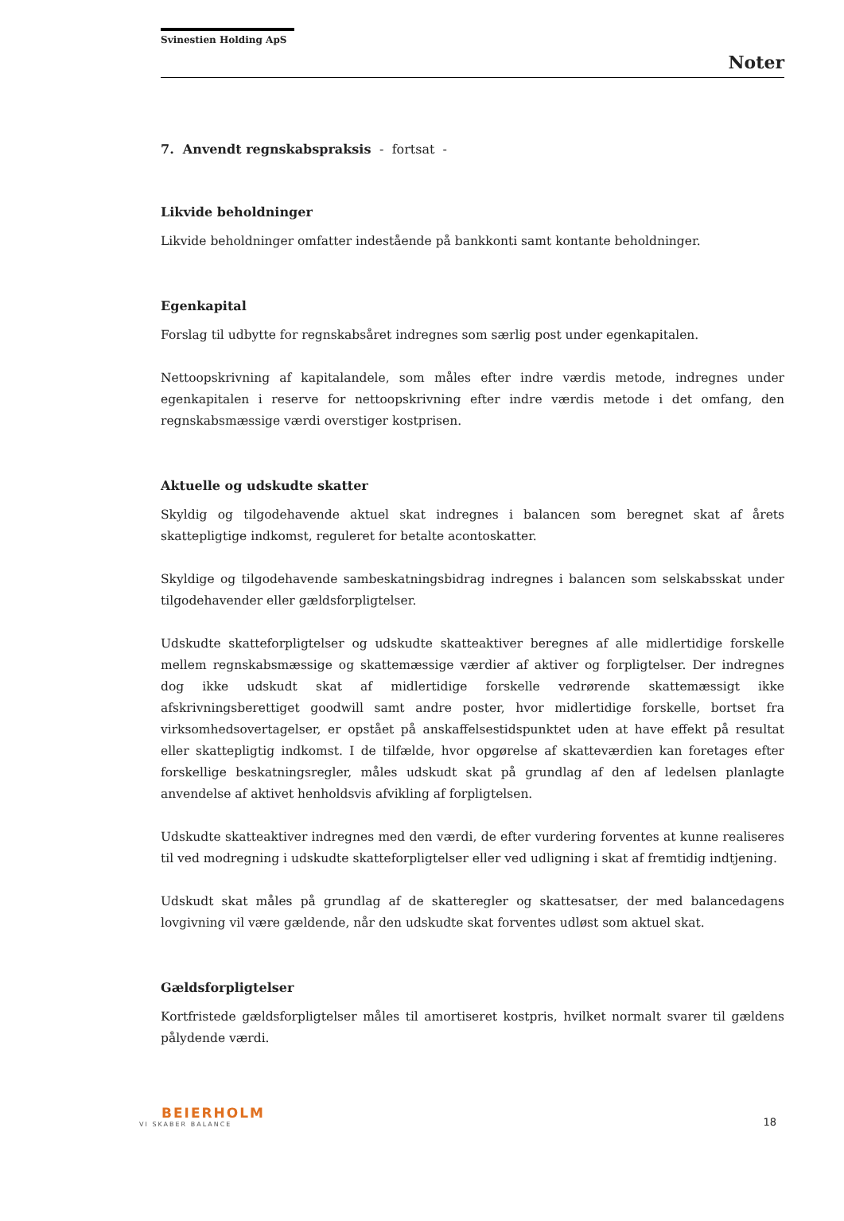Svinestien Holding ApS
Noter
7. Anvendt regnskabspraksis - fortsat -
Likvide beholdninger
Likvide beholdninger omfatter indestående på bankkonti samt kontante beholdninger.
Egenkapital
Forslag til udbytte for regnskabsåret indregnes som særlig post under egenkapitalen.
Nettoopskrivning af kapitalandele, som måles efter indre værdis metode, indregnes under egenkapitalen i reserve for nettoopskrivning efter indre værdis metode i det omfang, den regnskabsmæssige værdi overstiger kostprisen.
Aktuelle og udskudte skatter
Skyldig og tilgodehavende aktuel skat indregnes i balancen som beregnet skat af årets skattepligtige indkomst, reguleret for betalte acontoskatter.
Skyldige og tilgodehavende sambeskatningsbidrag indregnes i balancen som selskabsskat under tilgodehavender eller gældsforpligtelser.
Udskudte skatteforpligtelser og udskudte skatteaktiver beregnes af alle midlertidige forskelle mellem regnskabsmæssige og skattemæssige værdier af aktiver og forpligtelser. Der indregnes dog ikke udskudt skat af midlertidige forskelle vedrørende skattemæssigt ikke afskrivningsberettiget goodwill samt andre poster, hvor midlertidige forskelle, bortset fra virksomhedsovertagelser, er opstået på anskaffelsestidspunktet uden at have effekt på resultat eller skattepligtig indkomst. I de tilfælde, hvor opgørelse af skatteværdien kan foretages efter forskellige beskatningsregler, måles udskudt skat på grundlag af den af ledelsen planlagte anvendelse af aktivet henholdsvis afvikling af forpligtelsen.
Udskudte skatteaktiver indregnes med den værdi, de efter vurdering forventes at kunne realiseres til ved modregning i udskudte skatteforpligtelser eller ved udligning i skat af fremtidig indtjening.
Udskudt skat måles på grundlag af de skatteregler og skattesatser, der med balancedagens lovgivning vil være gældende, når den udskudte skat forventes udløst som aktuel skat.
Gældsforpligtelser
Kortfristede gældsforpligtelser måles til amortiseret kostpris, hvilket normalt svarer til gældens pålydende værdi.
BEIERHOLM
VI SKABER BALANCE
18